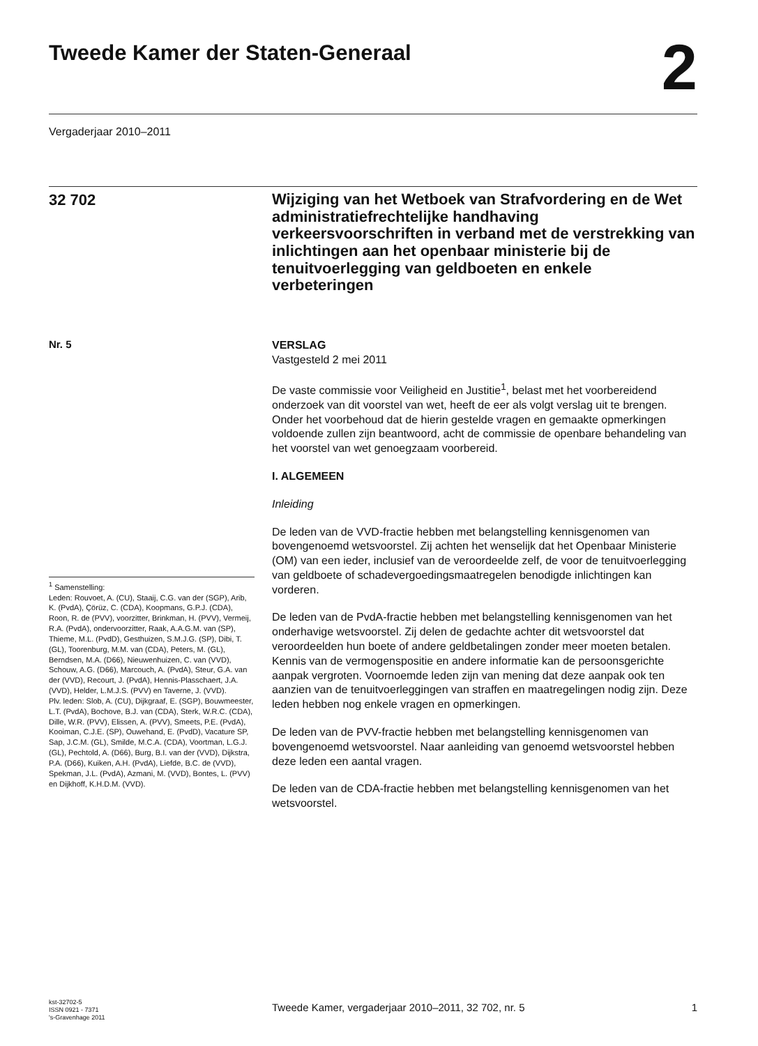Tweede Kamer der Staten-Generaal
2
Vergaderjaar 2010–2011
32 702
Wijziging van het Wetboek van Strafvordering en de Wet administratiefrechtelijke handhaving verkeersvoorschriften in verband met de verstrekking van inlichtingen aan het openbaar ministerie bij de tenuitvoerlegging van geldboeten en enkele verbeteringen
Nr. 5
VERSLAG
Vastgesteld 2 mei 2011
De vaste commissie voor Veiligheid en Justitie<sup>1</sup>, belast met het voorbereidend onderzoek van dit voorstel van wet, heeft de eer als volgt verslag uit te brengen. Onder het voorbehoud dat de hierin gestelde vragen en gemaakte opmerkingen voldoende zullen zijn beantwoord, acht de commissie de openbare behandeling van het voorstel van wet genoegzaam voorbereid.
I. ALGEMEEN
Inleiding
De leden van de VVD-fractie hebben met belangstelling kennisgenomen van bovengenoemd wetsvoorstel. Zij achten het wenselijk dat het Openbaar Ministerie (OM) van een ieder, inclusief van de veroordeelde zelf, de voor de tenuitvoerlegging van geldboete of schadevergoedingsmaatregelen benodigde inlichtingen kan vorderen.
De leden van de PvdA-fractie hebben met belangstelling kennisgenomen van het onderhavige wetsvoorstel. Zij delen de gedachte achter dit wetsvoorstel dat veroordeelden hun boete of andere geldbetalingen zonder meer moeten betalen. Kennis van de vermogenspositie en andere informatie kan de persoonsgerichte aanpak vergroten. Voornoemde leden zijn van mening dat deze aanpak ook ten aanzien van de tenuitvoerleggingen van straffen en maatregelingen nodig zijn. Deze leden hebben nog enkele vragen en opmerkingen.
De leden van de PVV-fractie hebben met belangstelling kennisgenomen van bovengenoemd wetsvoorstel. Naar aanleiding van genoemd wetsvoorstel hebben deze leden een aantal vragen.
De leden van de CDA-fractie hebben met belangstelling kennisgenomen van het wetsvoorstel.
<sup>1</sup> Samenstelling:
Leden: Rouvoet, A. (CU), Staaij, C.G. van der (SGP), Arib, K. (PvdA), Çörüz, C. (CDA), Koopmans, G.P.J. (CDA), Roon, R. de (PVV), voorzitter, Brinkman, H. (PVV), Vermeij, R.A. (PvdA), ondervoorzitter, Raak, A.A.G.M. van (SP), Thieme, M.L. (PvdD), Gesthuizen, S.M.J.G. (SP), Dibi, T. (GL), Toorenburg, M.M. van (CDA), Peters, M. (GL), Berndsen, M.A. (D66), Nieuwenhuizen, C. van (VVD), Schouw, A.G. (D66), Marcouch, A. (PvdA), Steur, G.A. van der (VVD), Recourt, J. (PvdA), Hennis-Plasschaert, J.A. (VVD), Helder, L.M.J.S. (PVV) en Taverne, J. (VVD).
Plv. leden: Slob, A. (CU), Dijkgraaf, E. (SGP), Bouwmeester, L.T. (PvdA), Bochove, B.J. van (CDA), Sterk, W.R.C. (CDA), Dille, W.R. (PVV), Elissen, A. (PVV), Smeets, P.E. (PvdA), Kooiman, C.J.E. (SP), Ouwehand, E. (PvdD), Vacature SP, Sap, J.C.M. (GL), Smilde, M.C.A. (CDA), Voortman, L.G.J. (GL), Pechtold, A. (D66), Burg, B.I. van der (VVD), Dijkstra, P.A. (D66), Kuiken, A.H. (PvdA), Liefde, B.C. de (VVD), Spekman, J.L. (PvdA), Azmani, M. (VVD), Bontes, L. (PVV) en Dijkhoff, K.H.D.M. (VVD).
kst-32702-5
ISSN 0921 - 7371
's-Gravenhage 2011
Tweede Kamer, vergaderjaar 2010–2011, 32 702, nr. 5 1